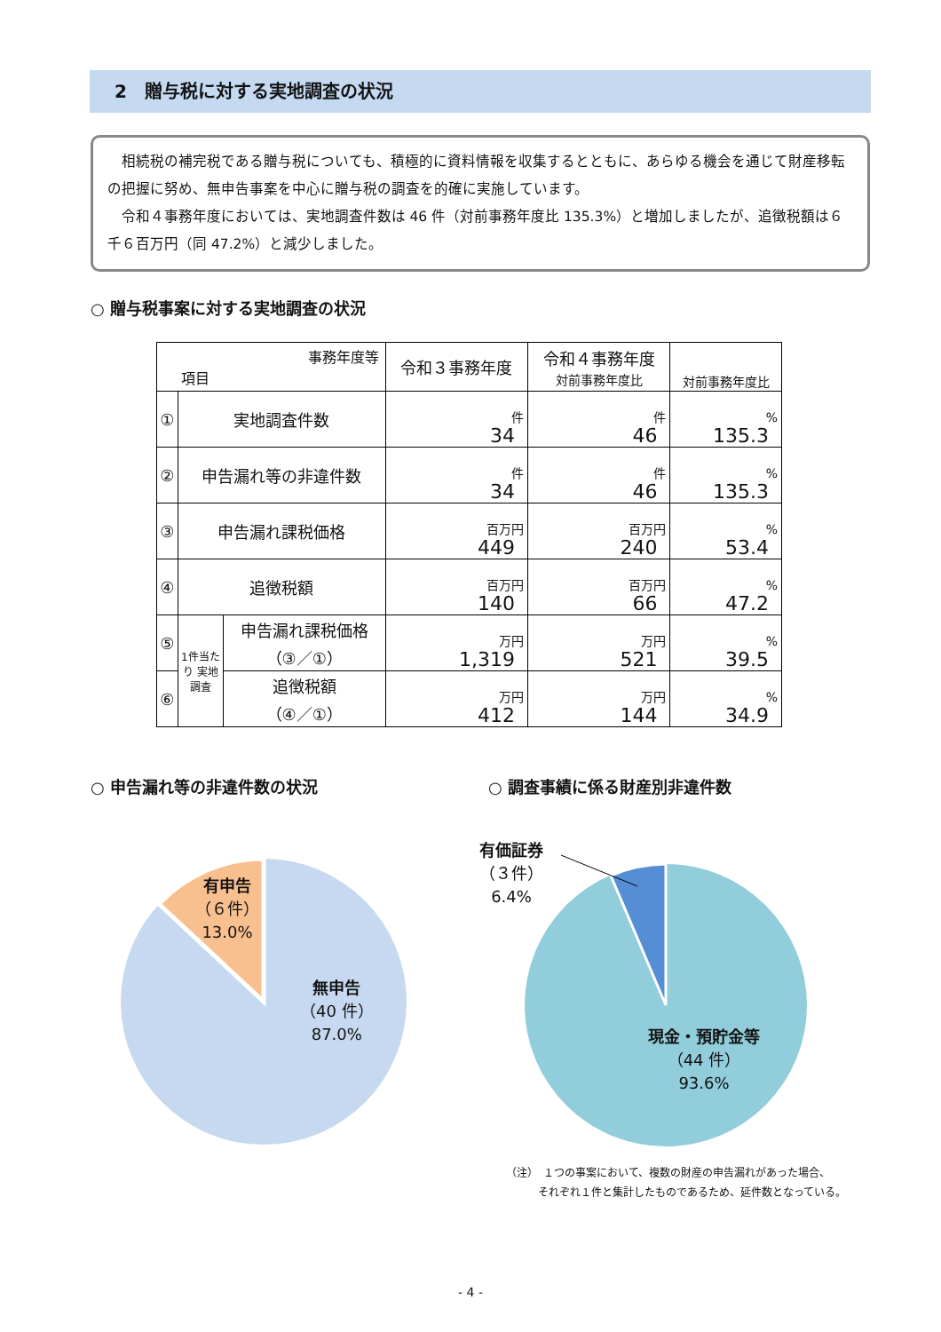2　贈与税に対する実地調査の状況
相続税の補完税である贈与税についても、積極的に資料情報を収集するとともに、あらゆる機会を通じて財産移転の把握に努め、無申告事案を中心に贈与税の調査を的確に実施しています。
令和４事務年度においては、実地調査件数は 46 件（対前事務年度比 135.3%）と増加しましたが、追徴税額は６千６百万円（同 47.2%）と減少しました。
○ 贈与税事案に対する実地調査の状況
| 事務年度等 項目 | | | 令和３事務年度 | 令和４事務年度 対前事務年度比 | 対前事務年度比 |
| --- | --- | --- | --- | --- | --- |
| ① | 実地調査件数 | | 件 34 | 件 46 | % 135.3 |
| ② | 申告漏れ等の非違件数 | | 件 34 | 件 46 | % 135.3 |
| ③ | 申告漏れ課税価格 | | 百万円 449 | 百万円 240 | % 53.4 |
| ④ | 追徴税額 | | 百万円 140 | 百万円 66 | % 47.2 |
| ⑤ | 1件当たり 実地調査 | 申告漏れ課税価格 （③／①） | 万円 1,319 | 万円 521 | % 39.5 |
| ⑥ | | 追徴税額 （④／①） | 万円 412 | 万円 144 | % 34.9 |
○ 申告漏れ等の非違件数の状況 ○ 調査事績に係る財産別非違件数
有申告
（６件）
13.0%
無申告
（40 件）
87.0%
有価証券
（３件）
6.4%
現金・預貯金等
（44 件）
93.6%
（注）　１つの事案において、複数の財産の申告漏れがあった場合、
　　　それぞれ１件と集計したものであるため、延件数となっている。
- 4 -